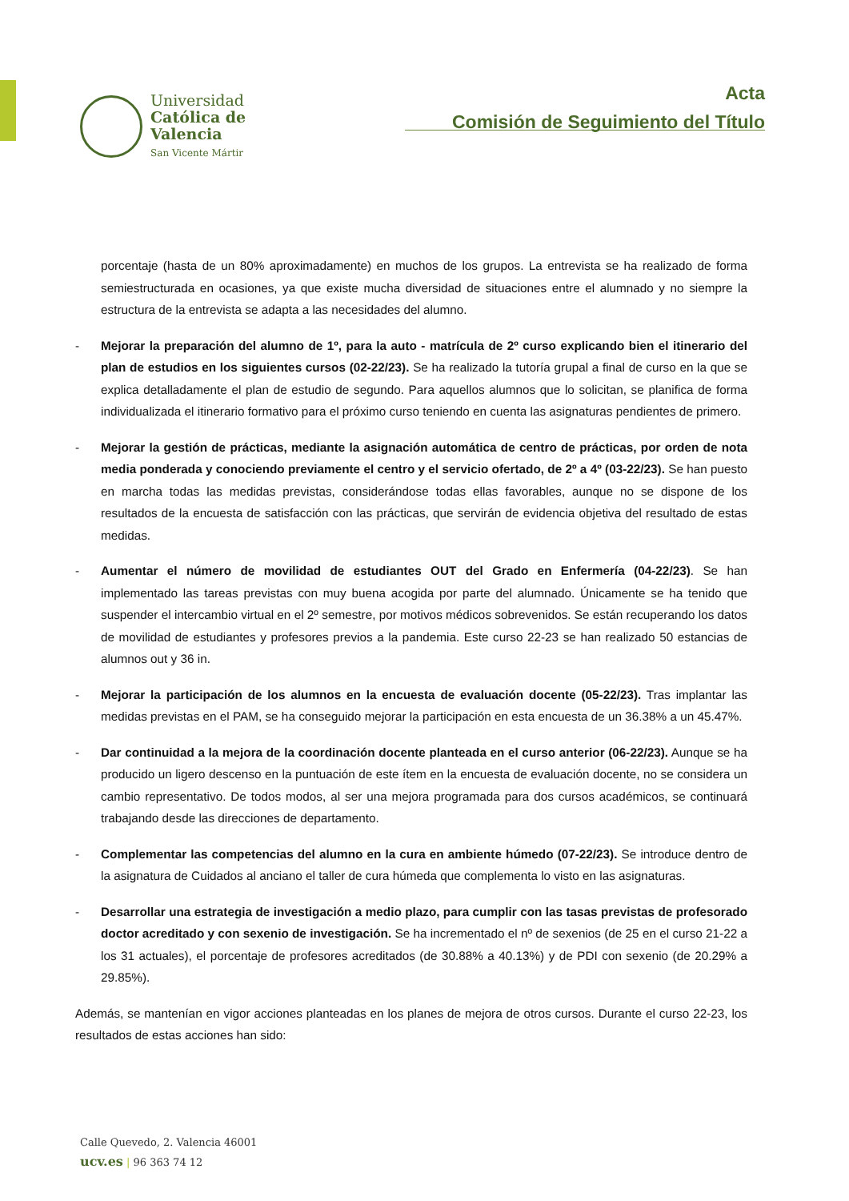Universidad
Católica de
Valencia
San Vicente Mártir
Acta
Comisión de Seguimiento del Título
porcentaje (hasta de un 80% aproximadamente) en muchos de los grupos. La entrevista se ha realizado de forma semiestructurada en ocasiones, ya que existe mucha diversidad de situaciones entre el alumnado y no siempre la estructura de la entrevista se adapta a las necesidades del alumno.
- Mejorar la preparación del alumno de 1º, para la auto - matrícula de 2º curso explicando bien el itinerario del plan de estudios en los siguientes cursos (02-22/23). Se ha realizado la tutoría grupal a final de curso en la que se explica detalladamente el plan de estudio de segundo. Para aquellos alumnos que lo solicitan, se planifica de forma individualizada el itinerario formativo para el próximo curso teniendo en cuenta las asignaturas pendientes de primero.
- Mejorar la gestión de prácticas, mediante la asignación automática de centro de prácticas, por orden de nota media ponderada y conociendo previamente el centro y el servicio ofertado, de 2º a 4º (03-22/23). Se han puesto en marcha todas las medidas previstas, considerándose todas ellas favorables, aunque no se dispone de los resultados de la encuesta de satisfacción con las prácticas, que servirán de evidencia objetiva del resultado de estas medidas.
- Aumentar el número de movilidad de estudiantes OUT del Grado en Enfermería (04-22/23). Se han implementado las tareas previstas con muy buena acogida por parte del alumnado. Únicamente se ha tenido que suspender el intercambio virtual en el 2º semestre, por motivos médicos sobrevenidos. Se están recuperando los datos de movilidad de estudiantes y profesores previos a la pandemia. Este curso 22-23 se han realizado 50 estancias de alumnos out y 36 in.
- Mejorar la participación de los alumnos en la encuesta de evaluación docente (05-22/23). Tras implantar las medidas previstas en el PAM, se ha conseguido mejorar la participación en esta encuesta de un 36.38% a un 45.47%.
- Dar continuidad a la mejora de la coordinación docente planteada en el curso anterior (06-22/23). Aunque se ha producido un ligero descenso en la puntuación de este ítem en la encuesta de evaluación docente, no se considera un cambio representativo. De todos modos, al ser una mejora programada para dos cursos académicos, se continuará trabajando desde las direcciones de departamento.
- Complementar las competencias del alumno en la cura en ambiente húmedo (07-22/23). Se introduce dentro de la asignatura de Cuidados al anciano el taller de cura húmeda que complementa lo visto en las asignaturas.
- Desarrollar una estrategia de investigación a medio plazo, para cumplir con las tasas previstas de profesorado doctor acreditado y con sexenio de investigación. Se ha incrementado el nº de sexenios (de 25 en el curso 21-22 a los 31 actuales), el porcentaje de profesores acreditados (de 30.88% a 40.13%) y de PDI con sexenio (de 20.29% a 29.85%).
Además, se mantenían en vigor acciones planteadas en los planes de mejora de otros cursos. Durante el curso 22-23, los resultados de estas acciones han sido:
Calle Quevedo, 2. Valencia 46001
ucv.es | 96 363 74 12